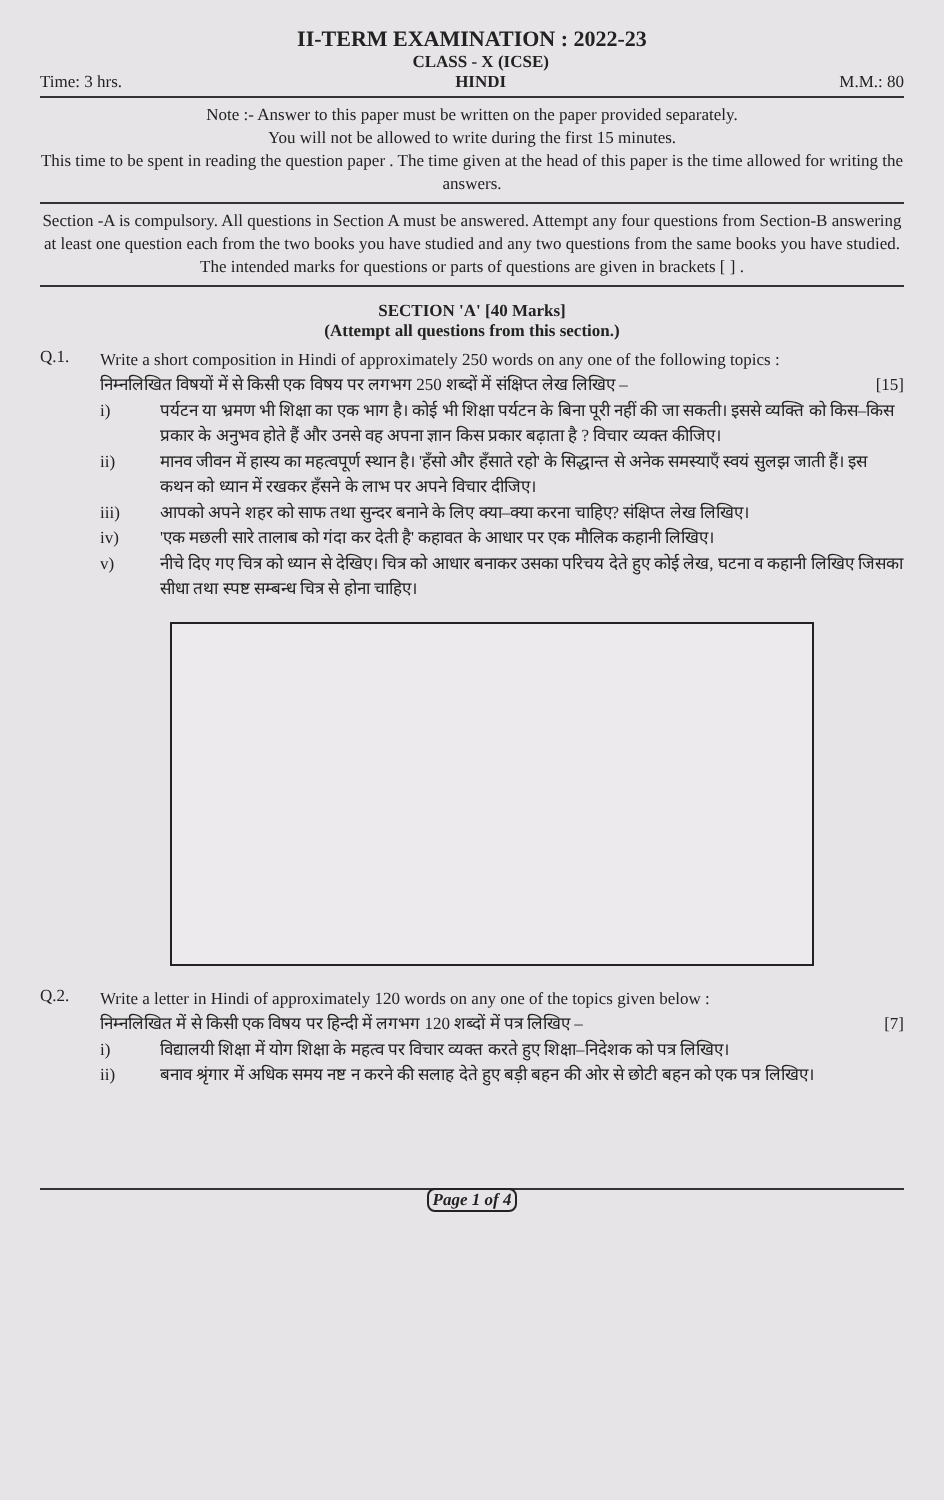II-TERM EXAMINATION : 2022-23
Time: 3 hrs. CLASS - X (ICSE)
HINDI M.M.: 80
Note :- Answer to this paper must be written on the paper provided separately.
You will not be allowed to write during the first 15 minutes.
This time to be spent in reading the question paper . The time given at the head of this paper is the time allowed for writing the answers.
Section -A is compulsory. All questions in Section A must be answered. Attempt any four questions from Section-B answering at least one question each from the two books you have studied and any two questions from the same books you have studied.
The intended marks for questions or parts of questions are given in brackets [ ] .
SECTION 'A' [40 Marks]
(Attempt all questions from this section.)
Q.1.
Write a short composition in Hindi of approximately 250 words on any one of the following topics :
निम्नलिखित विषयों में से किसी एक विषय पर लगभग 250 शब्दों में संक्षिप्त लेख लिखिए – [15]
i) पर्यटन या भ्रमण भी शिक्षा का एक भाग है। कोई भी शिक्षा पर्यटन के बिना पूरी नहीं की जा सकती। इससे व्यक्ति को किस–किस प्रकार के अनुभव होते हैं और उनसे वह अपना ज्ञान किस प्रकार बढ़ाता है ? विचार व्यक्त कीजिए।
ii) मानव जीवन में हास्य का महत्वपूर्ण स्थान है। 'हँसो और हँसाते रहो' के सिद्धान्त से अनेक समस्याएँ स्वयं सुलझ जाती हैं। इस कथन को ध्यान में रखकर हँसने के लाभ पर अपने विचार दीजिए।
iii) आपको अपने शहर को साफ तथा सुन्दर बनाने के लिए क्या–क्या करना चाहिए? संक्षिप्त लेख लिखिए।
iv) 'एक मछली सारे तालाब को गंदा कर देती है' कहावत के आधार पर एक मौलिक कहानी लिखिए।
v) नीचे दिए गए चित्र को ध्यान से देखिए। चित्र को आधार बनाकर उसका परिचय देते हुए कोई लेख, घटना व कहानी लिखिए जिसका सीधा तथा स्पष्ट सम्बन्ध चित्र से होना चाहिए।
Q.2.
Write a letter in Hindi of approximately 120 words on any one of the topics given below :
निम्नलिखित में से किसी एक विषय पर हिन्दी में लगभग 120 शब्दों में पत्र लिखिए – [7]
i) विद्यालयी शिक्षा में योग शिक्षा के महत्व पर विचार व्यक्त करते हुए शिक्षा–निदेशक को पत्र लिखिए।
ii) बनाव श्रृंगार में अधिक समय नष्ट न करने की सलाह देते हुए बड़ी बहन की ओर से छोटी बहन को एक पत्र लिखिए।
Page 1 of 4